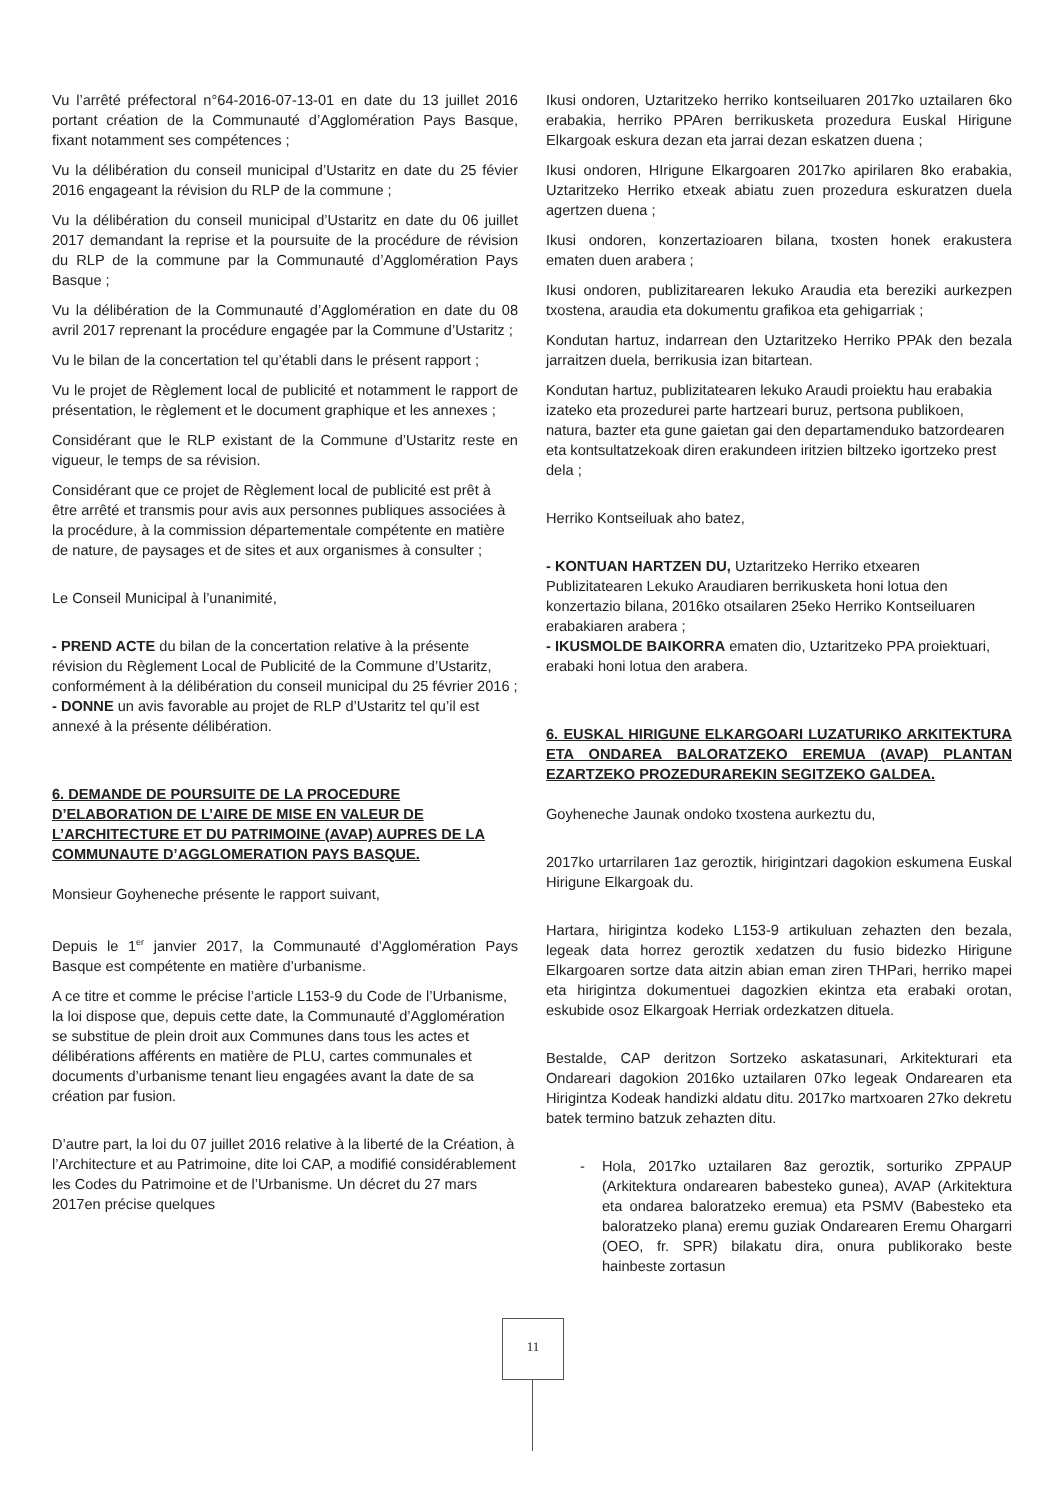Vu l’arrêté préfectoral n°64-2016-07-13-01 en date du 13 juillet 2016 portant création de la Communauté d’Agglomération Pays Basque, fixant notamment ses compétences ;
Vu la délibération du conseil municipal d’Ustaritz en date du 25 févier 2016 engageant la révision du RLP de la commune ;
Vu la délibération du conseil municipal d’Ustaritz en date du 06 juillet 2017 demandant la reprise et la poursuite de la procédure de révision du RLP de la commune par la Communauté d’Agglomération Pays Basque ;
Vu la délibération de la Communauté d’Agglomération en date du 08 avril 2017 reprenant la procédure engagée par la Commune d’Ustaritz ;
Vu le bilan de la concertation tel qu’établi dans le présent rapport ;
Vu le projet de Règlement local de publicité et notamment le rapport de présentation, le règlement et le document graphique et les annexes ;
Considérant que le RLP existant de la Commune d’Ustaritz reste en vigueur, le temps de sa révision.
Considérant que ce projet de Règlement local de publicité est prêt à être arrêté et transmis pour avis aux personnes publiques associées à la procédure, à la commission départementale compétente en matière de nature, de paysages et de sites et aux organismes à consulter ;
Le Conseil Municipal à l’unanimité,
- PREND ACTE du bilan de la concertation relative à la présente révision du Règlement Local de Publicité de la Commune d’Ustaritz, conformément à la délibération du conseil municipal du 25 février 2016 ;
- DONNE un avis favorable au projet de RLP d’Ustaritz tel qu’il est annexé à la présente délibération.
6. DEMANDE DE POURSUITE DE LA PROCEDURE D’ELABORATION DE L’AIRE DE MISE EN VALEUR DE L’ARCHITECTURE ET DU PATRIMOINE (AVAP) AUPRES DE LA COMMUNAUTE D’AGGLOMERATION PAYS BASQUE.
Monsieur Goyheneche présente le rapport suivant,
Depuis le 1<sup>er</sup> janvier 2017, la Communauté d’Agglomération Pays Basque est compétente en matière d’urbanisme.
A ce titre et comme le précise l’article L153-9 du Code de l’Urbanisme, la loi dispose que, depuis cette date, la Communauté d’Agglomération se substitue de plein droit aux Communes dans tous les actes et délibérations afférents en matière de PLU, cartes communales et documents d’urbanisme tenant lieu engagées avant la date de sa création par fusion.
D’autre part, la loi du 07 juillet 2016 relative à la liberté de la Création, à l’Architecture et au Patrimoine, dite loi CAP, a modifié considérablement les Codes du Patrimoine et de l’Urbanisme. Un décret du 27 mars 2017en précise quelques
Ikusi ondoren, Uztaritzeko herriko kontseiluaren 2017ko uztailaren 6ko erabakia, herriko PPAren berrikusketa prozedura Euskal Hirigune Elkargoak eskura dezan eta jarrai dezan eskatzen duena ;
Ikusi ondoren, HIrigune Elkargoaren 2017ko apirilaren 8ko erabakia, Uztaritzeko Herriko etxeak abiatu zuen prozedura eskuratzen duela agertzen duena ;
Ikusi ondoren, konzertazioaren bilana, txosten honek erakustera ematen duen arabera ;
Ikusi ondoren, publizitarearen lekuko Araudia eta bereziki aurkezpen txostena, araudia eta dokumentu grafikoa eta gehigarriak ;
Kondutan hartuz, indarrean den Uztaritzeko Herriko PPAk den bezala jarraitzen duela, berrikusia izan bitartean.
Kondutan hartuz, publizitatearen lekuko Araudi proiektu hau erabakia izateko eta prozedurei parte hartzeari buruz, pertsona publikoen, natura, bazter eta gune gaietan gai den departamenduko batzordearen eta kontsultatzekoak diren erakundeen iritzien biltzeko igortzeko prest dela ;
Herriko Kontseiluak aho batez,
- KONTUAN HARTZEN DU, Uztaritzeko Herriko etxearen Publizitatearen Lekuko Araudiaren berrikusketa honi lotua den konzertazio bilana, 2016ko otsailaren 25eko Herriko Kontseiluaren erabakiaren arabera ;
- IKUSMOLDE BAIKORRA ematen dio, Uztaritzeko PPA proiektuari, erabaki honi lotua den arabera.
6. EUSKAL HIRIGUNE ELKARGOARI LUZATURIKO ARKITEKTURA ETA ONDAREA BALORATZEKO EREMUA (AVAP) PLANTAN EZARTZEKO PROZEDURAREKIN SEGITZEKO GALDEA.
Goyheneche Jaunak ondoko txostena aurkeztu du,
2017ko urtarrilaren 1az geroztik, hirigintzari dagokion eskumena Euskal Hirigune Elkargoak du.
Hartara, hirigintza kodeko L153-9 artikuluan zehazten den bezala, legeak data horrez geroztik xedatzen du fusio bidezko Hirigune Elkargoaren sortze data aitzin abian eman ziren THPari, herriko mapei eta hirigintza dokumentuei dagozkien ekintza eta erabaki orotan, eskubide osoz Elkargoak Herriak ordezkatzen dituela.
Bestalde, CAP deritzon Sortzeko askatasunari, Arkitekturari eta Ondareari dagokion 2016ko uztailaren 07ko legeak Ondarearen eta Hirigintza Kodeak handizki aldatu ditu. 2017ko martxoaren 27ko dekretu batek termino batzuk zehazten ditu.
- Hola, 2017ko uztailaren 8az geroztik, sorturiko ZPPAUP (Arkitektura ondarearen babesteko gunea), AVAP (Arkitektura eta ondarea baloratzeko eremua) eta PSMV (Babesteko eta baloratzeko plana) eremu guziak Ondarearen Eremu Ohargarri (OEO, fr. SPR) bilakatu dira, onura publikorako beste hainbeste zortasun
11